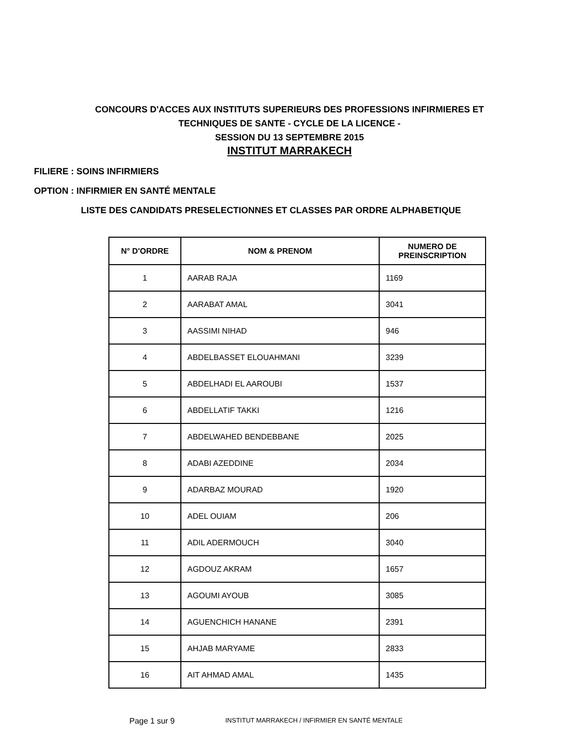CONCOURS D'ACCES AUX INSTITUTS SUPERIEURS DES PROFESSIONS INFIRMIERES ET
TECHNIQUES DE SANTE - CYCLE DE LA LICENCE -
SESSION DU 13 SEPTEMBRE 2015
INSTITUT MARRAKECH
FILIERE : SOINS INFIRMIERS
OPTION : INFIRMIER EN SANTÉ MENTALE
LISTE DES CANDIDATS PRESELECTIONNES ET CLASSES PAR ORDRE ALPHABETIQUE
| N° D'ORDRE | NOM & PRENOM | NUMERO DE PREINSCRIPTION |
| --- | --- | --- |
| 1 | AARAB RAJA | 1169 |
| 2 | AARABAT AMAL | 3041 |
| 3 | AASSIMI NIHAD | 946 |
| 4 | ABDELBASSET ELOUAHMANI | 3239 |
| 5 | ABDELHADI EL AAROUBI | 1537 |
| 6 | ABDELLATIF TAKKI | 1216 |
| 7 | ABDELWAHED BENDEBBANE | 2025 |
| 8 | ADABI AZEDDINE | 2034 |
| 9 | ADARBAZ MOURAD | 1920 |
| 10 | ADEL OUIAM | 206 |
| 11 | ADIL ADERMOUCH | 3040 |
| 12 | AGDOUZ AKRAM | 1657 |
| 13 | AGOUMI AYOUB | 3085 |
| 14 | AGUENCHICH HANANE | 2391 |
| 15 | AHJAB MARYAME | 2833 |
| 16 | AIT AHMAD AMAL | 1435 |
Page 1 sur 9 INSTITUT MARRAKECH / INFIRMIER EN SANTÉ MENTALE